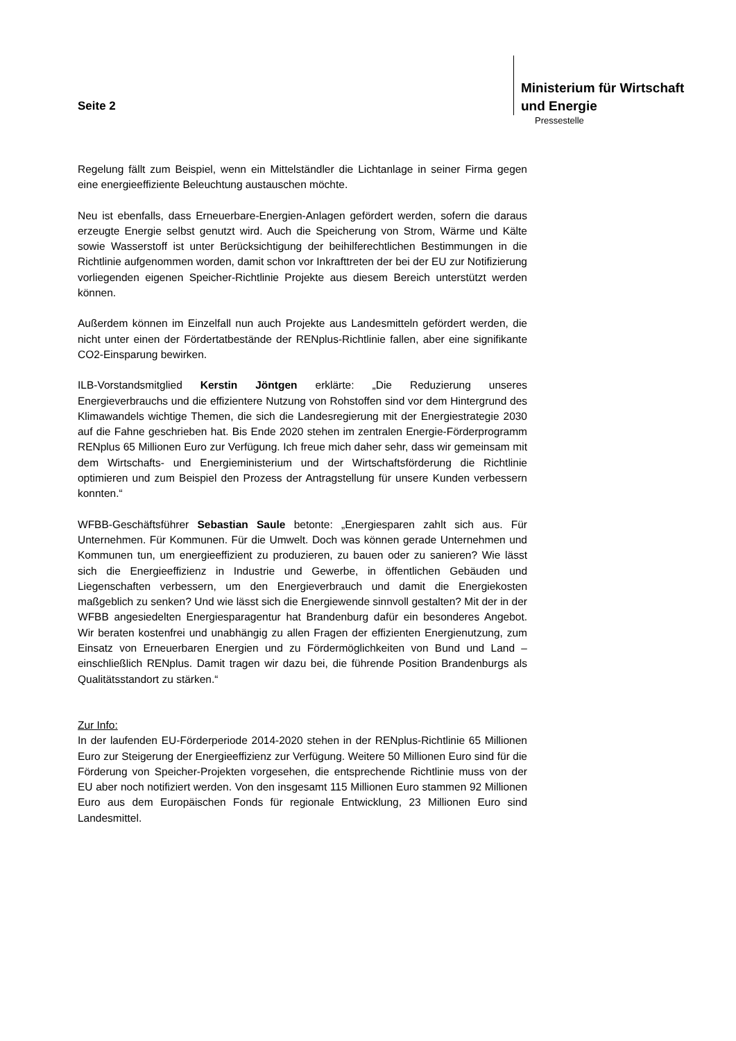Seite 2
Ministerium für Wirtschaft
und Energie
Pressestelle
Regelung fällt zum Beispiel, wenn ein Mittelständler die Lichtanlage in seiner Firma gegen eine energieeffiziente Beleuchtung austauschen möchte.
Neu ist ebenfalls, dass Erneuerbare-Energien-Anlagen gefördert werden, sofern die daraus erzeugte Energie selbst genutzt wird. Auch die Speicherung von Strom, Wärme und Kälte sowie Wasserstoff ist unter Berücksichtigung der beihilferechtlichen Bestimmungen in die Richtlinie aufgenommen worden, damit schon vor Inkrafttreten der bei der EU zur Notifizierung vorliegenden eigenen Speicher-Richtlinie Projekte aus diesem Bereich unterstützt werden können.
Außerdem können im Einzelfall nun auch Projekte aus Landesmitteln gefördert werden, die nicht unter einen der Fördertatbestände der RENplus-Richtlinie fallen, aber eine signifikante CO2-Einsparung bewirken.
ILB-Vorstandsmitglied Kerstin Jöntgen erklärte: „Die Reduzierung unseres Energieverbrauchs und die effizientere Nutzung von Rohstoffen sind vor dem Hintergrund des Klimawandels wichtige Themen, die sich die Landesregierung mit der Energiestrategie 2030 auf die Fahne geschrieben hat. Bis Ende 2020 stehen im zentralen Energie-Förderprogramm RENplus 65 Millionen Euro zur Verfügung. Ich freue mich daher sehr, dass wir gemeinsam mit dem Wirtschafts- und Energieministerium und der Wirtschaftsförderung die Richtlinie optimieren und zum Beispiel den Prozess der Antragstellung für unsere Kunden verbessern konnten.“
WFBB-Geschäftsführer Sebastian Saule betonte: „Energiesparen zahlt sich aus. Für Unternehmen. Für Kommunen. Für die Umwelt. Doch was können gerade Unternehmen und Kommunen tun, um energieeffizient zu produzieren, zu bauen oder zu sanieren? Wie lässt sich die Energieeffizienz in Industrie und Gewerbe, in öffentlichen Gebäuden und Liegenschaften verbessern, um den Energieverbrauch und damit die Energiekosten maßgeblich zu senken? Und wie lässt sich die Energiewende sinnvoll gestalten? Mit der in der WFBB angesiedelten Energiesparagentur hat Brandenburg dafür ein besonderes Angebot. Wir beraten kostenfrei und unabhängig zu allen Fragen der effizienten Energienutzung, zum Einsatz von Erneuerbaren Energien und zu Fördermöglichkeiten von Bund und Land – einschließlich RENplus. Damit tragen wir dazu bei, die führende Position Brandenburgs als Qualitätsstandort zu stärken.“
Zur Info:
In der laufenden EU-Förderperiode 2014-2020 stehen in der RENplus-Richtlinie 65 Millionen Euro zur Steigerung der Energieeffizienz zur Verfügung. Weitere 50 Millionen Euro sind für die Förderung von Speicher-Projekten vorgesehen, die entsprechende Richtlinie muss von der EU aber noch notifiziert werden. Von den insgesamt 115 Millionen Euro stammen 92 Millionen Euro aus dem Europäischen Fonds für regionale Entwicklung, 23 Millionen Euro sind Landesmittel.